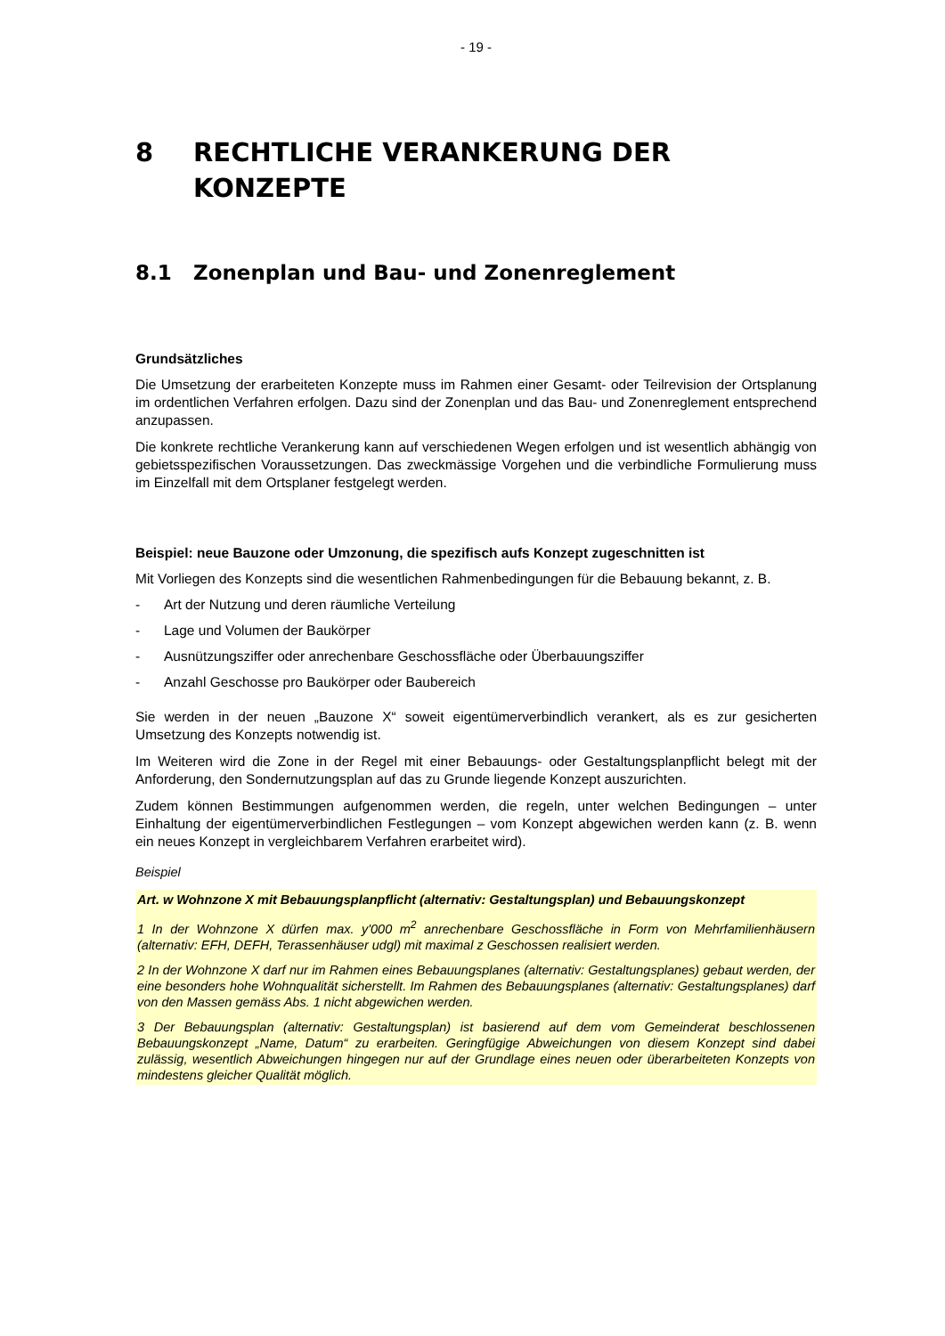- 19 -
8 RECHTLICHE VERANKERUNG DER KONZEPTE
8.1 Zonenplan und Bau- und Zonenreglement
Grundsätzliches
Die Umsetzung der erarbeiteten Konzepte muss im Rahmen einer Gesamt- oder Teilrevision der Ortsplanung im ordentlichen Verfahren erfolgen. Dazu sind der Zonenplan und das Bau- und Zonenreglement entsprechend anzupassen.
Die konkrete rechtliche Verankerung kann auf verschiedenen Wegen erfolgen und ist wesentlich abhängig von gebietsspezifischen Voraussetzungen. Das zweckmässige Vorgehen und die verbindliche Formulierung muss im Einzelfall mit dem Ortsplaner festgelegt werden.
Beispiel: neue Bauzone oder Umzonung, die spezifisch aufs Konzept zugeschnitten ist
Mit Vorliegen des Konzepts sind die wesentlichen Rahmenbedingungen für die Bebauung bekannt, z. B.
- Art der Nutzung und deren räumliche Verteilung
- Lage und Volumen der Baukörper
- Ausnützungsziffer oder anrechenbare Geschossfläche oder Überbauungsziffer
- Anzahl Geschosse pro Baukörper oder Baubereich
Sie werden in der neuen „Bauzone X“ soweit eigentümerverbindlich verankert, als es zur gesicherten Umsetzung des Konzepts notwendig ist.
Im Weiteren wird die Zone in der Regel mit einer Bebauungs- oder Gestaltungsplanpflicht belegt mit der Anforderung, den Sondernutzungsplan auf das zu Grunde liegende Konzept auszurichten.
Zudem können Bestimmungen aufgenommen werden, die regeln, unter welchen Bedingungen – unter Einhaltung der eigentümerverbindlichen Festlegungen – vom Konzept abgewichen werden kann (z. B. wenn ein neues Konzept in vergleichbarem Verfahren erarbeitet wird).
Beispiel
Art. w Wohnzone X mit Bebauungsplanpflicht (alternativ: Gestaltungsplan) und Bebauungskonzept
1 In der Wohnzone X dürfen max. y'000 m<sup>2</sup> anrechenbare Geschossfläche in Form von Mehrfamilienhäusern (alternativ: EFH, DEFH, Terassenhäuser udgl) mit maximal z Geschossen realisiert werden.
2 In der Wohnzone X darf nur im Rahmen eines Bebauungsplanes (alternativ: Gestaltungsplanes) gebaut werden, der eine besonders hohe Wohnqualität sicherstellt. Im Rahmen des Bebauungsplanes (alternativ: Gestaltungsplanes) darf von den Massen gemäss Abs. 1 nicht abgewichen werden.
3 Der Bebauungsplan (alternativ: Gestaltungsplan) ist basierend auf dem vom Gemeinderat beschlossenen Bebauungskonzept „Name, Datum“ zu erarbeiten. Geringfügige Abweichungen von diesem Konzept sind dabei zulässig, wesentlich Abweichungen hingegen nur auf der Grundlage eines neuen oder überarbeiteten Konzepts von mindestens gleicher Qualität möglich.